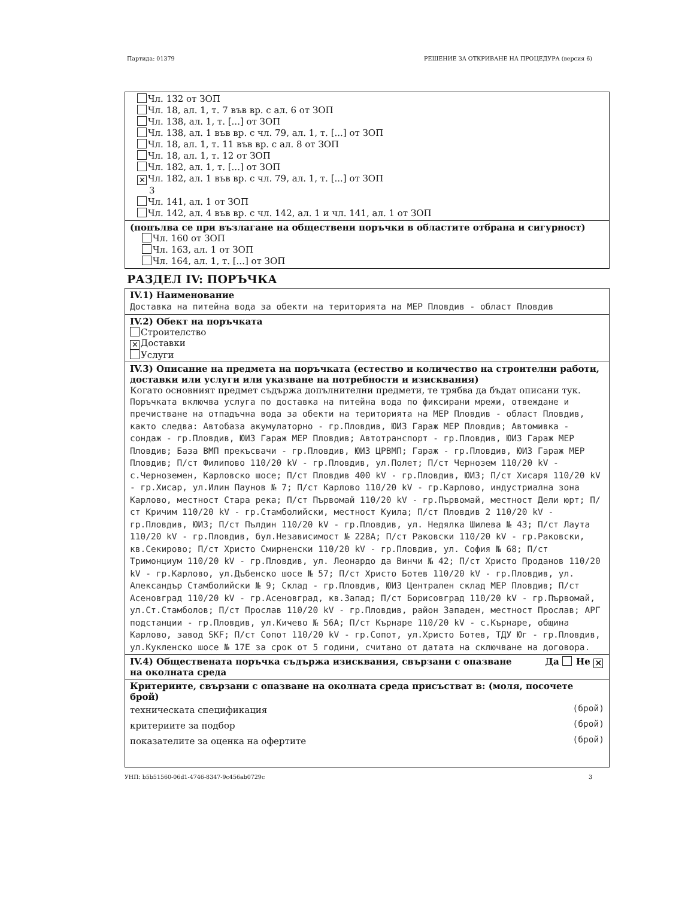Партида: 01379 РЕШЕНИЕ ЗА ОТКРИВАНЕ НА ПРОЦЕДУРА (версия 6)
Чл. 132 от ЗОП
Чл. 18, ал. 1, т. 7 във вр. с ал. 6 от ЗОП
Чл. 138, ал. 1, т. [...] от ЗОП
Чл. 138, ал. 1 във вр. с чл. 79, ал. 1, т. [...] от ЗОП
Чл. 18, ал. 1, т. 11 във вр. с ал. 8 от ЗОП
Чл. 18, ал. 1, т. 12 от ЗОП
Чл. 182, ал. 1, т. [...] от ЗОП
✕ Чл. 182, ал. 1 във вр. с чл. 79, ал. 1, т. [...] от ЗОП
3
Чл. 141, ал. 1 от ЗОП
Чл. 142, ал. 4 във вр. с чл. 142, ал. 1 и чл. 141, ал. 1 от ЗОП
(попълва се при възлагане на обществени поръчки в областите отбрана и сигурност)
Чл. 160 от ЗОП
Чл. 163, ал. 1 от ЗОП
Чл. 164, ал. 1, т. [...] от ЗОП
РАЗДЕЛ IV: ПОРЪЧКА
IV.1) Наименование
Доставка на питейна вода за обекти на територията на МЕР Пловдив - област Пловдив
IV.2) Обект на поръчката
Строителство
✕ Доставки
Услуги
IV.3) Описание на предмета на поръчката (естество и количество на строителни работи, доставки или услуги или указване на потребности и изисквания)
Когато основният предмет съдържа допълнителни предмети, те трябва да бъдат описани тук.
Поръчката включва услуга по доставка на питейна вода по фиксирани мрежи, отвеждане и пречистване на отпадъчна вода за обекти на територията на МЕР Пловдив - област Пловдив, както следва: Автобаза акумулаторно - гр.Пловдив, ЮИЗ Гараж МЕР Пловдив; Автомивка - сондаж - гр.Пловдив, ЮИЗ Гараж МЕР Пловдив; Автотранспорт - гр.Пловдив, ЮИЗ Гараж МЕР Пловдив; База ВМП прекъсвачи - гр.Пловдив, ЮИЗ ЦРВМП; Гараж - гр.Пловдив, ЮИЗ Гараж МЕР Пловдив; П/ст Филипово 110/20 kV - гр.Пловдив, ул.Полет; П/ст Чернозем 110/20 kV - с.Черноземен, Карловско шосе; П/ст Пловдив 400 kV - гр.Пловдив, ЮИЗ; П/ст Хисаря 110/20 kV - гр.Хисар, ул.Илин Паунов № 7; П/ст Карлово 110/20 kV - гр.Карлово, индустриална зона Карлово, местност Стара река; П/ст Първомай 110/20 kV - гр.Първомай, местност Дели юрт; П/ст Кричим 110/20 kV - гр.Стамболийски, местност Куила; П/ст Пловдив 2 110/20 kV - гр.Пловдив, ЮИЗ; П/ст Пълдин 110/20 kV - гр.Пловдив, ул. Недялка Шилева № 43; П/ст Лаута 110/20 kV - гр.Пловдив, бул.Независимост № 228А; П/ст Раковски 110/20 kV - гр.Раковски, кв.Секирово; П/ст Христо Смирненски 110/20 kV - гр.Пловдив, ул. София № 68; П/ст Тримонциум 110/20 kV - гр.Пловдив, ул. Леонардо да Винчи № 42; П/ст Христо Проданов 110/20 kV - гр.Карлово, ул.Дъбенско шосе № 57; П/ст Христо Ботев 110/20 kV - гр.Пловдив, ул. Александър Стамболийски № 9; Склад - гр.Пловдив, ЮИЗ Централен склад МЕР Пловдив; П/ст Асеновград 110/20 kV - гр.Асеновград, кв.Запад; П/ст Борисовград 110/20 kV - гр.Първомай, ул.Ст.Стамболов; П/ст Прослав 110/20 kV - гр.Пловдив, район Западен, местност Прослав; АРГ подстанции - гр.Пловдив, ул.Кичево № 56А; П/ст Кърнаре 110/20 kV - с.Кърнаре, община Карлово, завод SKF; П/ст Сопот 110/20 kV - гр.Сопот, ул.Христо Ботев, ТДУ Юг - гр.Пловдив, ул.Кукленско шосе № 17Е за срок от 5 години, считано от датата на сключване на договора.
IV.4) Обществената поръчка съдържа изисквания, свързани с опазване на околната среда Да Не ✕
Критериите, свързани с опазване на околната среда присъстват в: (моля, посочете брой)
техническата спецификация (брой)
критериите за подбор (брой)
показателите за оценка на офертите (брой)
УНП: b5b51560-06d1-4746-8347-9c456ab0729c 3